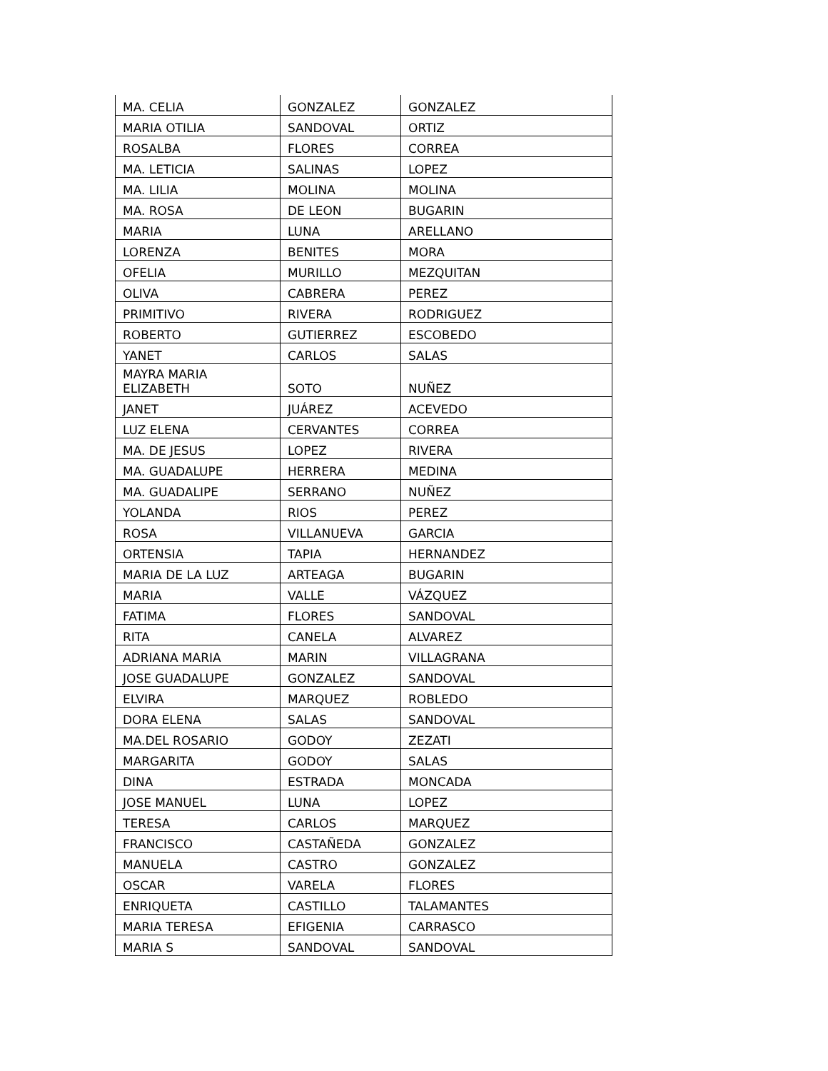| MA. CELIA | GONZALEZ | GONZALEZ |
| MARIA OTILIA | SANDOVAL | ORTIZ |
| ROSALBA | FLORES | CORREA |
| MA. LETICIA | SALINAS | LOPEZ |
| MA. LILIA | MOLINA | MOLINA |
| MA. ROSA | DE LEON | BUGARIN |
| MARIA | LUNA | ARELLANO |
| LORENZA | BENITES | MORA |
| OFELIA | MURILLO | MEZQUITAN |
| OLIVA | CABRERA | PEREZ |
| PRIMITIVO | RIVERA | RODRIGUEZ |
| ROBERTO | GUTIERREZ | ESCOBEDO |
| YANET | CARLOS | SALAS |
| MAYRA MARIA ELIZABETH | SOTO | NUÑEZ |
| JANET | JUÁREZ | ACEVEDO |
| LUZ ELENA | CERVANTES | CORREA |
| MA. DE JESUS | LOPEZ | RIVERA |
| MA. GUADALUPE | HERRERA | MEDINA |
| MA. GUADALIPE | SERRANO | NUÑEZ |
| YOLANDA | RIOS | PEREZ |
| ROSA | VILLANUEVA | GARCIA |
| ORTENSIA | TAPIA | HERNANDEZ |
| MARIA DE LA LUZ | ARTEAGA | BUGARIN |
| MARIA | VALLE | VÁZQUEZ |
| FATIMA | FLORES | SANDOVAL |
| RITA | CANELA | ALVAREZ |
| ADRIANA MARIA | MARIN | VILLAGRANA |
| JOSE GUADALUPE | GONZALEZ | SANDOVAL |
| ELVIRA | MARQUEZ | ROBLEDO |
| DORA ELENA | SALAS | SANDOVAL |
| MA.DEL ROSARIO | GODOY | ZEZATI |
| MARGARITA | GODOY | SALAS |
| DINA | ESTRADA | MONCADA |
| JOSE MANUEL | LUNA | LOPEZ |
| TERESA | CARLOS | MARQUEZ |
| FRANCISCO | CASTAÑEDA | GONZALEZ |
| MANUELA | CASTRO | GONZALEZ |
| OSCAR | VARELA | FLORES |
| ENRIQUETA | CASTILLO | TALAMANTES |
| MARIA TERESA | EFIGENIA | CARRASCO |
| MARIA S | SANDOVAL | SANDOVAL |